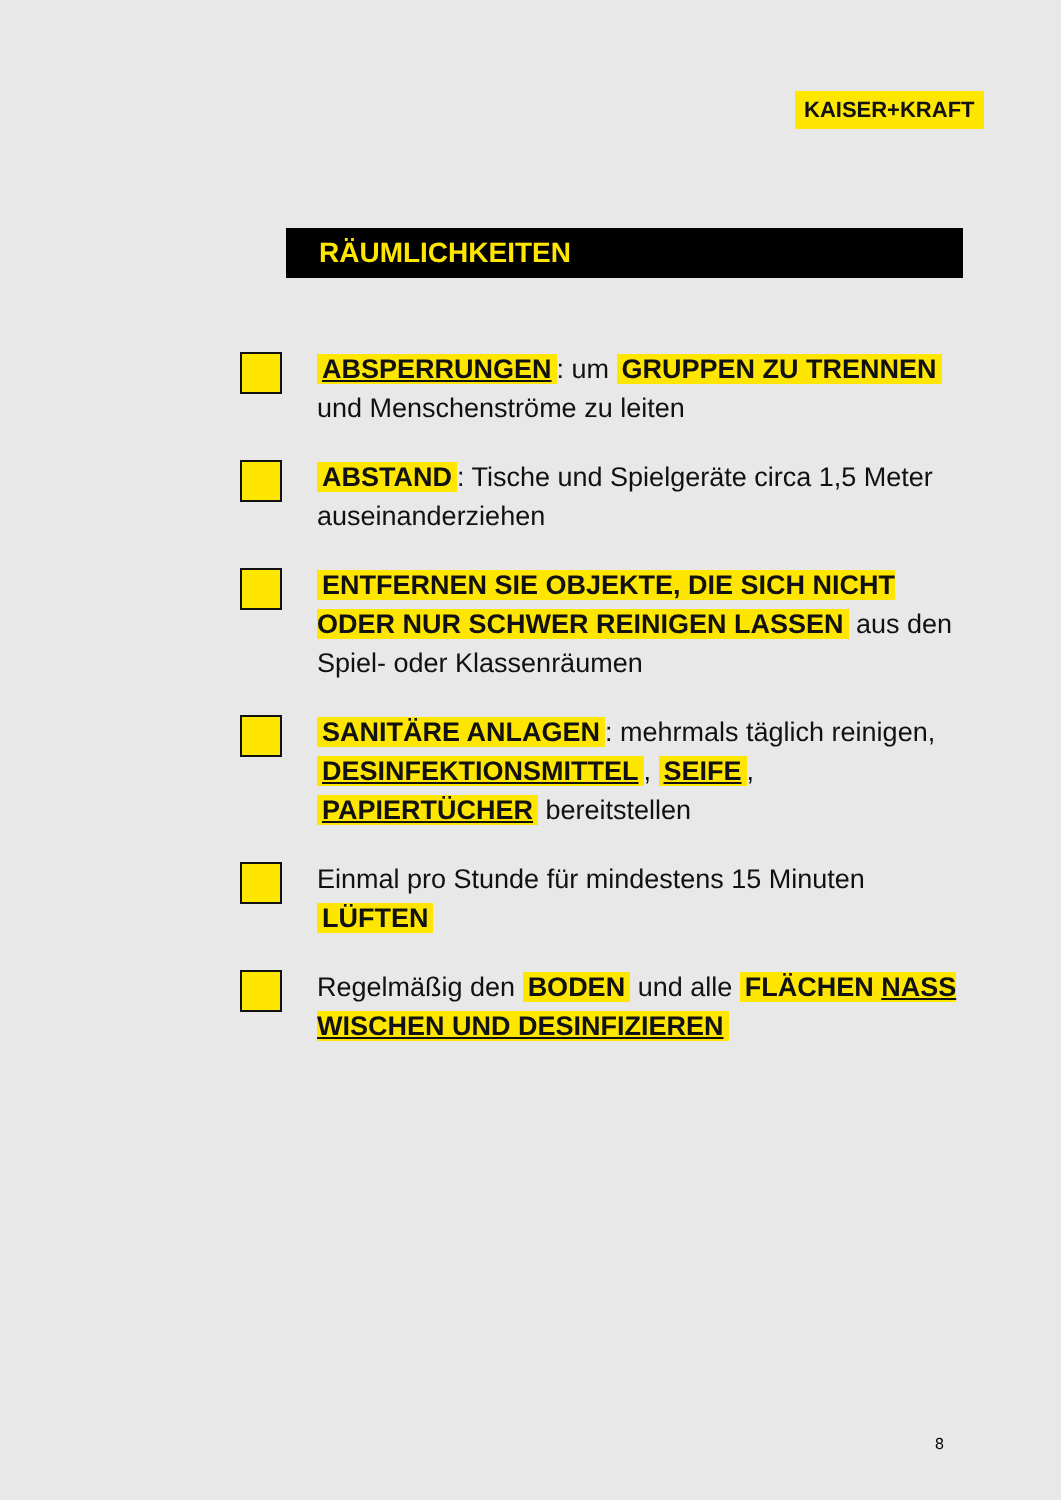KAISER+KRAFT
RÄUMLICHKEITEN
ABSPERRUNGEN: um GRUPPEN ZU TRENNEN und Menschenströme zu leiten
ABSTAND: Tische und Spielgeräte circa 1,5 Meter auseinanderziehen
ENTFERNEN SIE OBJEKTE, DIE SICH NICHT ODER NUR SCHWER REINIGEN LASSEN aus den Spiel- oder Klassenräumen
SANITÄRE ANLAGEN: mehrmals täglich reinigen, DESINFEKTIONSMITTEL, SEIFE, PAPIERTÜCHER bereitstellen
Einmal pro Stunde für mindestens 15 Minuten LÜFTEN
Regelmäßig den BODEN und alle FLÄCHEN NASS WISCHEN UND DESINFIZIEREN
8